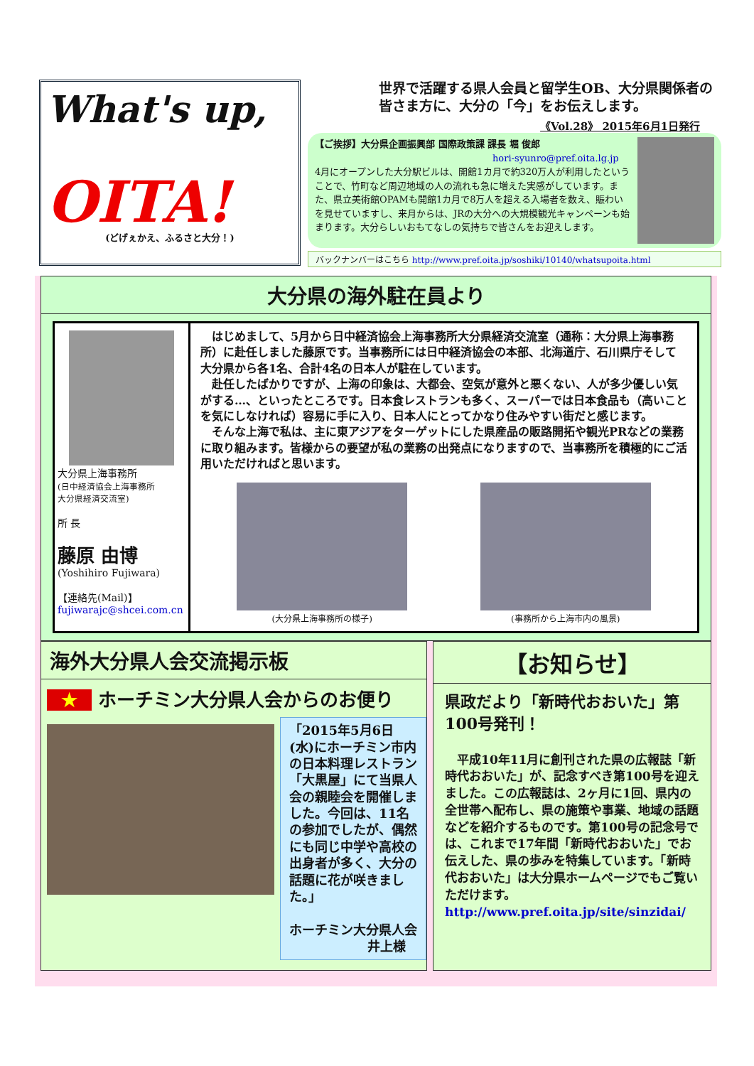What's up,
OITA!
(どげぇかえ、ふるさと大分！)
世界で活躍する県人会員と留学生OB、大分県関係者の皆さま方に、大分の「今」をお伝えします。
《Vol.28》 2015年6月1日発行
【ご挨拶】大分県企画振興部 国際政策課 課長 堀 俊郎
hori-syunro@pref.oita.lg.jp
4月にオープンした大分駅ビルは、開館1カ月で約320万人が利用したということで、竹町など周辺地域の人の流れも急に増えた実感がしています。また、県立美術館OPAMも開館1カ月で8万人を超える入場者を数え、賑わいを見せていますし、来月からは、JRの大分への大規模観光キャンペーンも始まります。大分らしいおもてなしの気持ちで皆さんをお迎えします。
バックナンバーはこちら http://www.pref.oita.jp/soshiki/10140/whatsupoita.html
大分県の海外駐在員より
大分県上海事務所
(日中経済協会上海事務所
大分県経済交流室)
所 長
藤原 由博
(Yoshihiro Fujiwara)
【連絡先(Mail)】
fujiwarajc@shcei.com.cn
　はじめまして、5月から日中経済協会上海事務所大分県経済交流室（通称：大分県上海事務所）に赴任しました藤原です。当事務所には日中経済協会の本部、北海道庁、石川県庁そして大分県から各1名、合計4名の日本人が駐在しています。
　赴任したばかりですが、上海の印象は、大都会、空気が意外と悪くない、人が多少優しい気がする…、といったところです。日本食レストランも多く、スーパーでは日本食品も（高いことを気にしなければ）容易に手に入り、日本人にとってかなり住みやすい街だと感じます。
　そんな上海で私は、主に東アジアをターゲットにした県産品の販路開拓や観光PRなどの業務に取り組みます。皆様からの要望が私の業務の出発点になりますので、当事務所を積極的にご活用いただければと思います。
(大分県上海事務所の様子)
(事務所から上海市内の風景)
海外大分県人会交流掲示板
★ ホーチミン大分県人会からのお便り
「2015年5月6日(水)にホーチミン市内の日本料理レストラン「大黒屋」にて当県人会の親睦会を開催しました。今回は、11名の参加でしたが、偶然にも同じ中学や高校の出身者が多く、大分の話題に花が咲きました。」
ホーチミン大分県人会
井上様
【お知らせ】
県政だより「新時代おおいた」第100号発刊！
　平成10年11月に創刊された県の広報誌「新時代おおいた」が、記念すべき第100号を迎えました。この広報誌は、2ヶ月に1回、県内の全世帯へ配布し、県の施策や事業、地域の話題などを紹介するものです。第100号の記念号では、これまで17年間「新時代おおいた」でお伝えした、県の歩みを特集しています。「新時代おおいた」は大分県ホームページでもご覧いただけます。
http://www.pref.oita.jp/site/sinzidai/